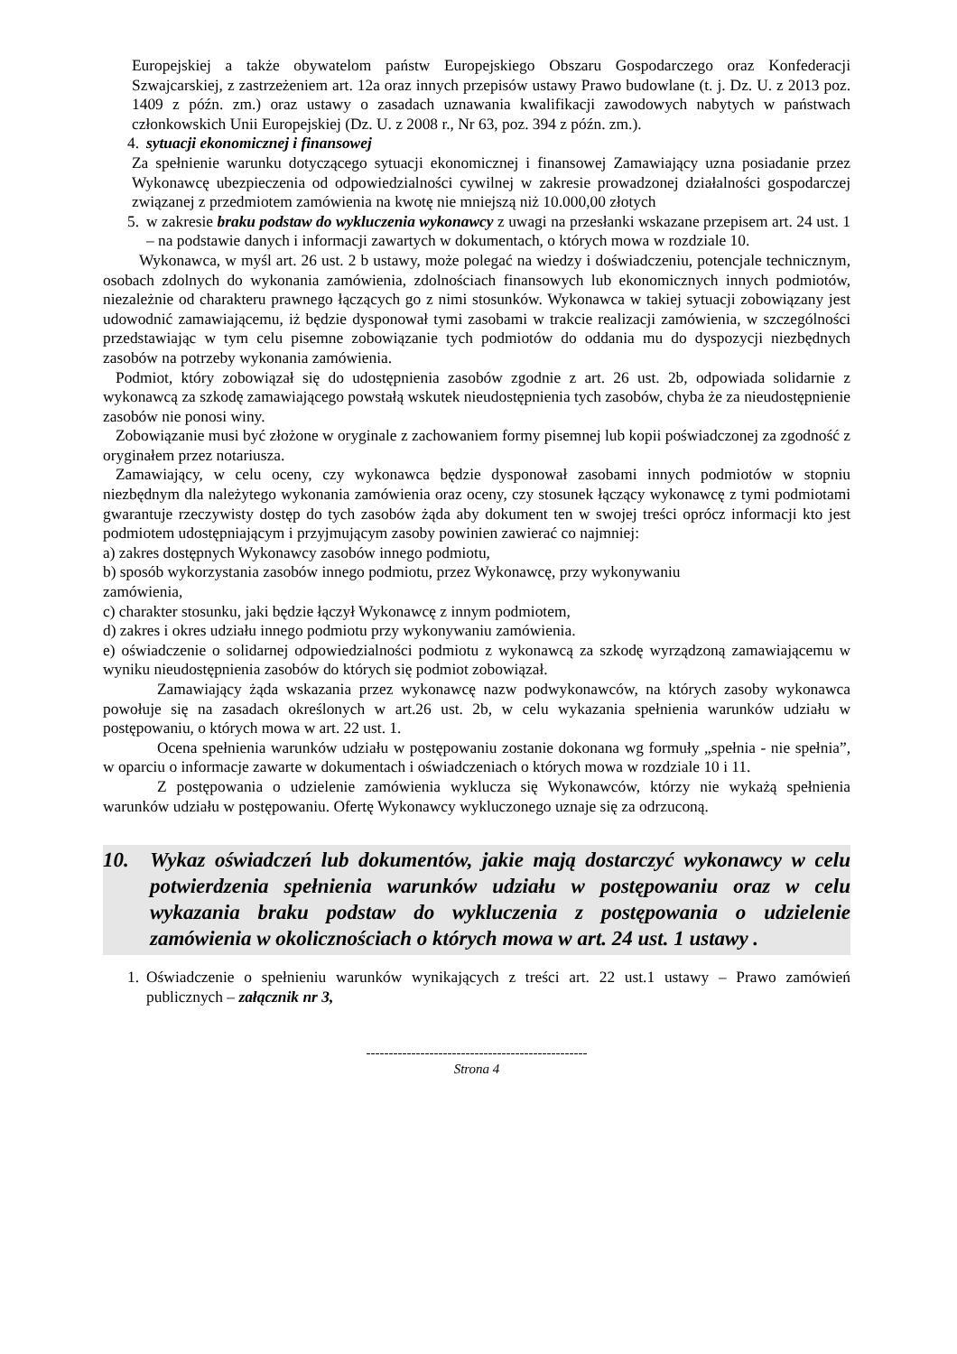Europejskiej a także obywatelom państw Europejskiego Obszaru Gospodarczego oraz Konfederacji Szwajcarskiej, z zastrzeżeniem art. 12a oraz innych przepisów ustawy Prawo budowlane (t. j. Dz. U. z 2013 poz. 1409 z późn. zm.) oraz ustawy o zasadach uznawania kwalifikacji zawodowych nabytych w państwach członkowskich Unii Europejskiej (Dz. U. z 2008 r., Nr 63, poz. 394 z późn. zm.).
4. sytuacji ekonomicznej i finansowej
Za spełnienie warunku dotyczącego sytuacji ekonomicznej i finansowej Zamawiający uzna posiadanie przez Wykonawcę ubezpieczenia od odpowiedzialności cywilnej w zakresie prowadzonej działalności gospodarczej związanej z przedmiotem zamówienia na kwotę nie mniejszą niż 10.000,00 złotych
5. w zakresie braku podstaw do wykluczenia wykonawcy z uwagi na przesłanki wskazane przepisem art. 24 ust. 1 – na podstawie danych i informacji zawartych w dokumentach, o których mowa w rozdziale 10.
Wykonawca, w myśl art. 26 ust. 2 b ustawy, może polegać na wiedzy i doświadczeniu, potencjale technicznym, osobach zdolnych do wykonania zamówienia, zdolnościach finansowych lub ekonomicznych innych podmiotów, niezależnie od charakteru prawnego łączących go z nimi stosunków. Wykonawca w takiej sytuacji zobowiązany jest udowodnić zamawiającemu, iż będzie dysponował tymi zasobami w trakcie realizacji zamówienia, w szczególności przedstawiając w tym celu pisemne zobowiązanie tych podmiotów do oddania mu do dyspozycji niezbędnych zasobów na potrzeby wykonania zamówienia.
Podmiot, który zobowiązał się do udostępnienia zasobów zgodnie z art. 26 ust. 2b, odpowiada solidarnie z wykonawcą za szkodę zamawiającego powstałą wskutek nieudostępnienia tych zasobów, chyba że za nieudostępnienie zasobów nie ponosi winy.
Zobowiązanie musi być złożone w oryginale z zachowaniem formy pisemnej lub kopii poświadczonej za zgodność z oryginałem przez notariusza.
Zamawiający, w celu oceny, czy wykonawca będzie dysponował zasobami innych podmiotów w stopniu niezbędnym dla należytego wykonania zamówienia oraz oceny, czy stosunek łączący wykonawcę z tymi podmiotami gwarantuje rzeczywisty dostęp do tych zasobów żąda aby dokument ten w swojej treści oprócz informacji kto jest podmiotem udostępniającym i przyjmującym zasoby powinien zawierać co najmniej:
a) zakres dostępnych Wykonawcy zasobów innego podmiotu,
b) sposób wykorzystania zasobów innego podmiotu, przez Wykonawcę, przy wykonywaniu
zamówienia,
c) charakter stosunku, jaki będzie łączył Wykonawcę z innym podmiotem,
d) zakres i okres udziału innego podmiotu przy wykonywaniu zamówienia.
e) oświadczenie o solidarnej odpowiedzialności podmiotu z wykonawcą za szkodę wyrządzoną zamawiającemu w wyniku nieudostępnienia zasobów do których się podmiot zobowiązał.
Zamawiający żąda wskazania przez wykonawcę nazw podwykonawców, na których zasoby wykonawca powołuje się na zasadach określonych w art.26 ust. 2b, w celu wykazania spełnienia warunków udziału w postępowaniu, o których mowa w art. 22 ust. 1.
Ocena spełnienia warunków udziału w postępowaniu zostanie dokonana wg formuły „spełnia - nie spełnia”, w oparciu o informacje zawarte w dokumentach i oświadczeniach o których mowa w rozdziale 10 i 11.
Z postępowania o udzielenie zamówienia wyklucza się Wykonawców, którzy nie wykażą spełnienia warunków udziału w postępowaniu. Ofertę Wykonawcy wykluczonego uznaje się za odrzuconą.
10. Wykaz oświadczeń lub dokumentów, jakie mają dostarczyć wykonawcy w celu potwierdzenia spełnienia warunków udziału w postępowaniu oraz w celu wykazania braku podstaw do wykluczenia z postępowania o udzielenie zamówienia w okolicznościach o których mowa w art. 24 ust. 1 ustawy .
1. Oświadczenie o spełnieniu warunków wynikających z treści art. 22 ust.1 ustawy – Prawo zamówień publicznych – załącznik nr 3,
-------------------------------------------------
Strona 4